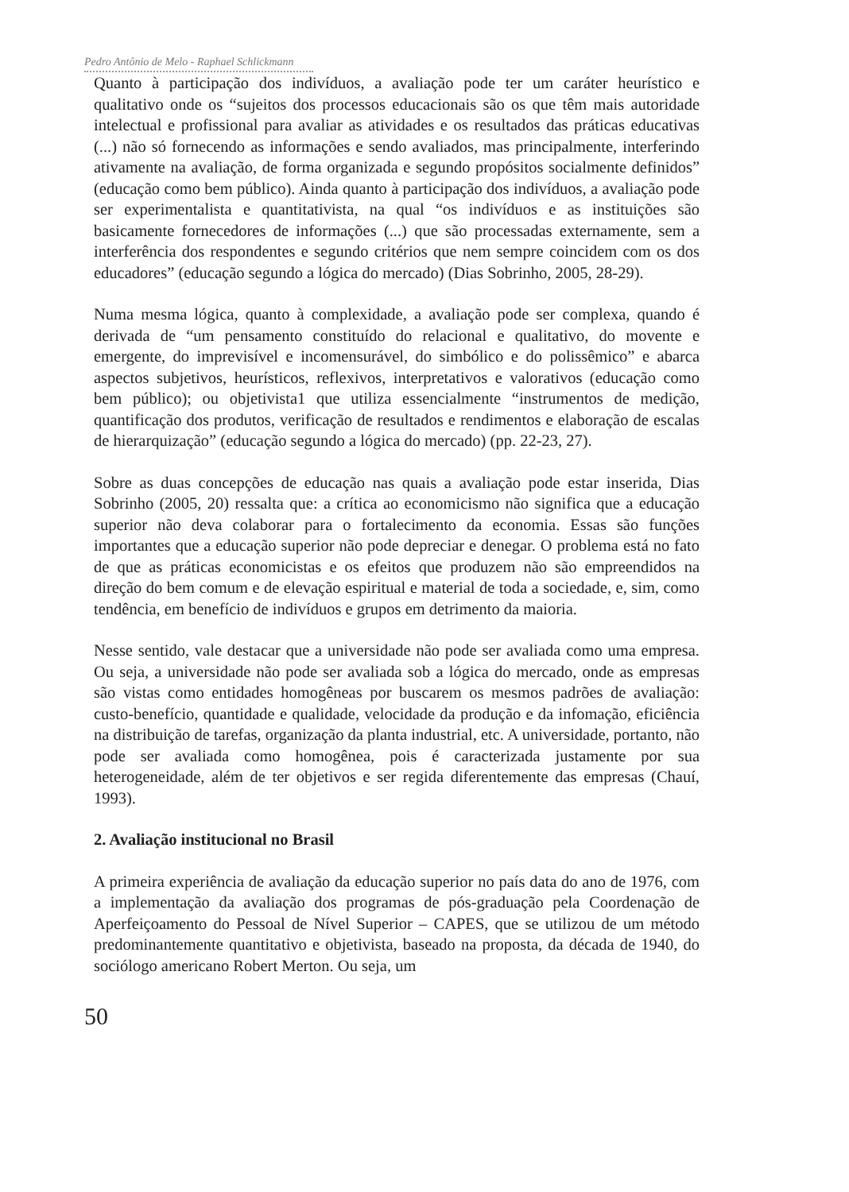Pedro Antônio de Melo - Raphael Schlickmann
Quanto à participação dos indivíduos, a avaliação pode ter um caráter heurístico e qualitativo onde os “sujeitos dos processos educacionais são os que têm mais autoridade intelectual e profissional para avaliar as atividades e os resultados das práticas educativas (...) não só fornecendo as informações e sendo avaliados, mas principalmente, interferindo ativamente na avaliação, de forma organizada e segundo propósitos socialmente definidos” (educação como bem público). Ainda quanto à participação dos indivíduos, a avaliação pode ser experimentalista e quantitativista, na qual “os indivíduos e as instituições são basicamente fornecedores de informações (...) que são processadas externamente, sem a interferência dos respondentes e segundo critérios que nem sempre coincidem com os dos educadores” (educação segundo a lógica do mercado) (Dias Sobrinho, 2005, 28-29).
Numa mesma lógica, quanto à complexidade, a avaliação pode ser complexa, quando é derivada de “um pensamento constituído do relacional e qualitativo, do movente e emergente, do imprevisível e incomensurável, do simbólico e do polissêmico” e abarca aspectos subjetivos, heurísticos, reflexivos, interpretativos e valorativos (educação como bem público); ou objetivista1 que utiliza essencialmente “instrumentos de medição, quantificação dos produtos, verificação de resultados e rendimentos e elaboração de escalas de hierarquização” (educação segundo a lógica do mercado) (pp. 22-23, 27).
Sobre as duas concepções de educação nas quais a avaliação pode estar inserida, Dias Sobrinho (2005, 20) ressalta que: a crítica ao economicismo não significa que a educação superior não deva colaborar para o fortalecimento da economia. Essas são funções importantes que a educação superior não pode depreciar e denegar. O problema está no fato de que as práticas economicistas e os efeitos que produzem não são empreendidos na direção do bem comum e de elevação espiritual e material de toda a sociedade, e, sim, como tendência, em benefício de indivíduos e grupos em detrimento da maioria.
Nesse sentido, vale destacar que a universidade não pode ser avaliada como uma empresa. Ou seja, a universidade não pode ser avaliada sob a lógica do mercado, onde as empresas são vistas como entidades homogêneas por buscarem os mesmos padrões de avaliação: custo-benefício, quantidade e qualidade, velocidade da produção e da infomação, eficiência na distribuição de tarefas, organização da planta industrial, etc. A universidade, portanto, não pode ser avaliada como homogênea, pois é caracterizada justamente por sua heterogeneidade, além de ter objetivos e ser regida diferentemente das empresas (Chauí, 1993).
2. Avaliação institucional no Brasil
A primeira experiência de avaliação da educação superior no país data do ano de 1976, com a implementação da avaliação dos programas de pós-graduação pela Coordenação de Aperfeiçoamento do Pessoal de Nível Superior – CAPES, que se utilizou de um método predominantemente quantitativo e objetivista, baseado na proposta, da década de 1940, do sociólogo americano Robert Merton. Ou seja, um
50